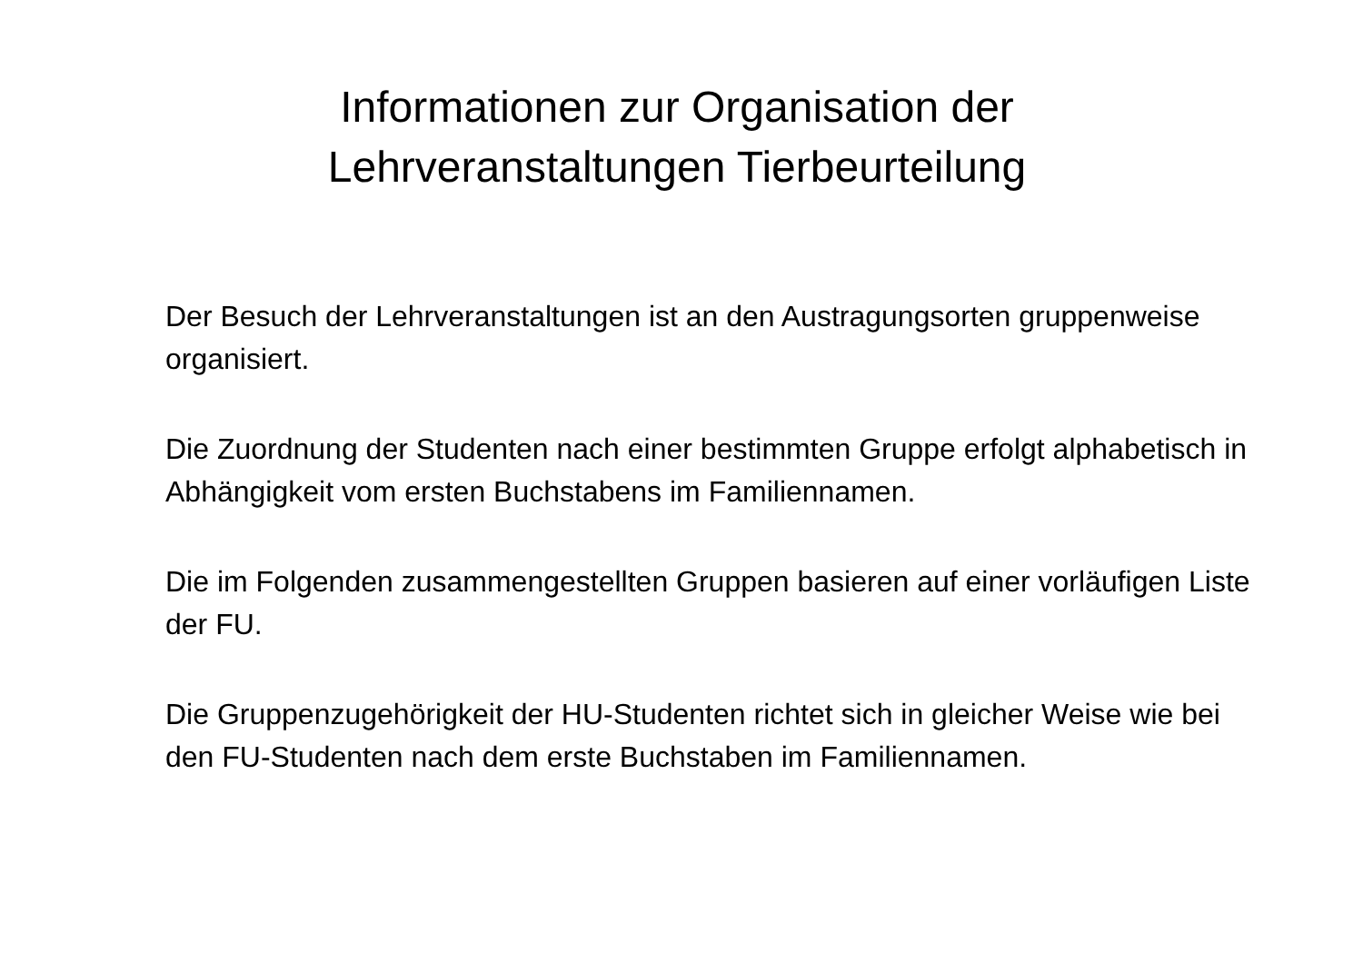Informationen zur Organisation der
Lehrveranstaltungen Tierbeurteilung
Der Besuch der Lehrveranstaltungen ist an den Austragungsorten gruppenweise organisiert.
Die Zuordnung der Studenten nach einer bestimmten Gruppe erfolgt alphabetisch in Abhängigkeit vom ersten Buchstabens im Familiennamen.
Die im Folgenden zusammengestellten Gruppen basieren auf einer vorläufigen Liste der FU.
Die Gruppenzugehörigkeit der HU-Studenten richtet sich in gleicher Weise wie bei den FU-Studenten nach dem erste Buchstaben im Familiennamen.